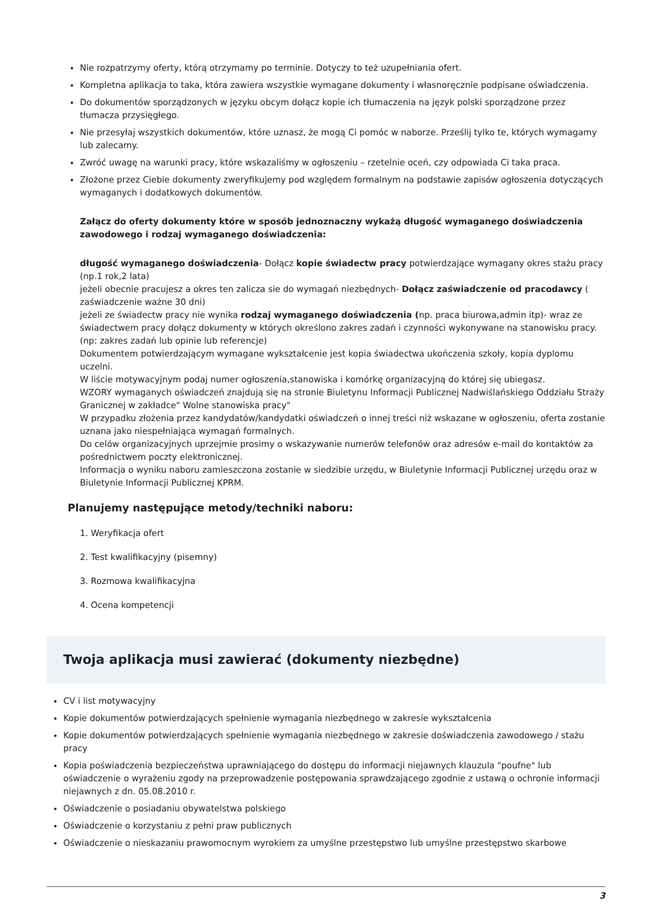Nie rozpatrzymy oferty, którą otrzymamy po terminie. Dotyczy to też uzupełniania ofert.
Kompletna aplikacja to taka, która zawiera wszystkie wymagane dokumenty i własnoręcznie podpisane oświadczenia.
Do dokumentów sporządzonych w języku obcym dołącz kopie ich tłumaczenia na język polski sporządzone przez tłumacza przysięgłego.
Nie przesyłaj wszystkich dokumentów, które uznasz, że mogą Ci pomóc w naborze. Prześlij tylko te, których wymagamy lub zalecamy.
Zwróć uwagę na warunki pracy, które wskazaliśmy w ogłoszeniu – rzetelnie oceń, czy odpowiada Ci taka praca.
Złożone przez Ciebie dokumenty zweryfikujemy pod względem formalnym na podstawie zapisów ogłoszenia dotyczących wymaganych i dodatkowych dokumentów.
Załącz do oferty dokumenty które w sposób jednoznaczny wykażą długość wymaganego doświadczenia zawodowego i rodzaj wymaganego doświadczenia:
długość wymaganego doświadczenia- Dołącz kopie świadectw pracy potwierdzające wymagany okres stażu pracy (np.1 rok,2 lata)
jeżeli obecnie pracujesz a okres ten zalicza sie do wymagań niezbędnych- Dołącz zaświadczenie od pracodawcy ( zaświadczenie ważne 30 dni)
jeżeli ze świadectw pracy nie wynika rodzaj wymaganego doświadczenia (np. praca biurowa,admin itp)- wraz ze świadectwem pracy dołącz dokumenty w których określono zakres zadań i czynności wykonywane na stanowisku pracy.(np: zakres zadań lub opinie lub referencje)
Dokumentem potwierdzającym wymagane wykształcenie jest kopia świadectwa ukończenia szkoły, kopia dyplomu uczelni.
W liście motywacyjnym podaj numer ogłoszenia,stanowiska i komórkę organizacyjną do której się ubiegasz.
WZORY wymaganych oświadczeń znajdują się na stronie Biuletynu Informacji Publicznej Nadwiślańskiego Oddziału Straży Granicznej w zakładce" Wolne stanowiska pracy"
W przypadku złożenia przez kandydatów/kandydatki oświadczeń o innej treści niż wskazane w ogłoszeniu, oferta zostanie uznana jako niespełniająca wymagań formalnych.
Do celów organizacyjnych uprzejmie prosimy o wskazywanie numerów telefonów oraz adresów e-mail do kontaktów za pośrednictwem poczty elektronicznej.
Informacja o wyniku naboru zamieszczona zostanie w siedzibie urzędu, w Biuletynie Informacji Publicznej urzędu oraz w Biuletynie Informacji Publicznej KPRM.
Planujemy następujące metody/techniki naboru:
1. Weryfikacja ofert
2. Test kwalifikacyjny (pisemny)
3. Rozmowa kwalifikacyjna
4. Ocena kompetencji
Twoja aplikacja musi zawierać (dokumenty niezbędne)
CV i list motywacyjny
Kopie dokumentów potwierdzających spełnienie wymagania niezbędnego w zakresie wykształcenia
Kopie dokumentów potwierdzających spełnienie wymagania niezbędnego w zakresie doświadczenia zawodowego / stażu pracy
Kopia poświadczenia bezpieczeństwa uprawniającego do dostępu do informacji niejawnych klauzula "poufne" lub oświadczenie o wyrażeniu zgody na przeprowadzenie postępowania sprawdzającego zgodnie z ustawą o ochronie informacji niejawnych z dn. 05.08.2010 r.
Oświadczenie o posiadaniu obywatelstwa polskiego
Oświadczenie o korzystaniu z pełni praw publicznych
Oświadczenie o nieskazaniu prawomocnym wyrokiem za umyślne przestępstwo lub umyślne przestępstwo skarbowe
3